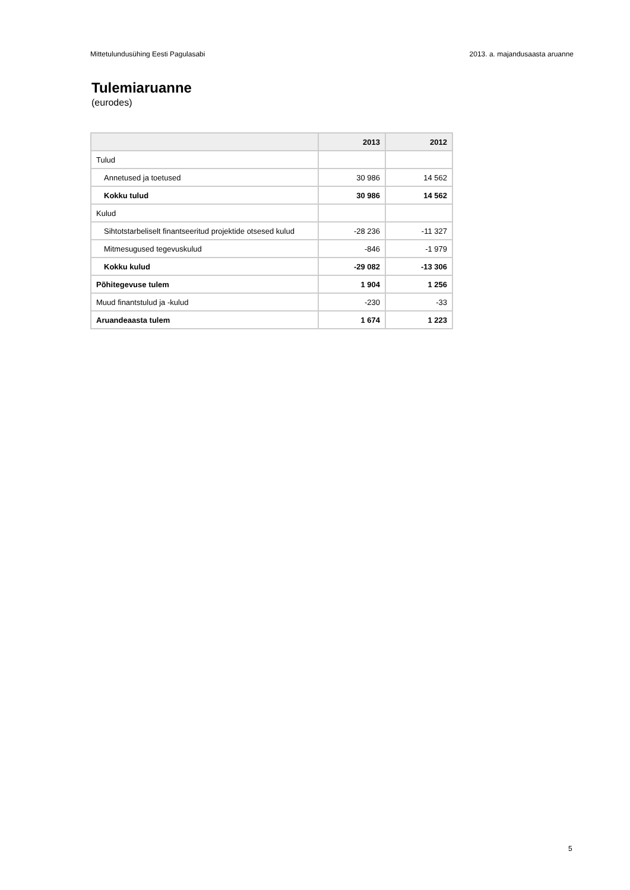Mittetulundusühing Eesti Pagulasabi 2013. a. majandusaasta aruanne
Tulemiaruanne
(eurodes)
| | 2013 | 2012 |
| --- | --- | --- |
| Tulud | | |
| Annetused ja toetused | 30 986 | 14 562 |
| Kokku tulud | 30 986 | 14 562 |
| Kulud | | |
| Sihtotstarbeliselt finantseeritud projektide otsesed kulud | -28 236 | -11 327 |
| Mitmesugused tegevuskulud | -846 | -1 979 |
| Kokku kulud | -29 082 | -13 306 |
| Põhitegevuse tulem | 1 904 | 1 256 |
| Muud finantstulud ja -kulud | -230 | -33 |
| Aruandeaasta tulem | 1 674 | 1 223 |
5